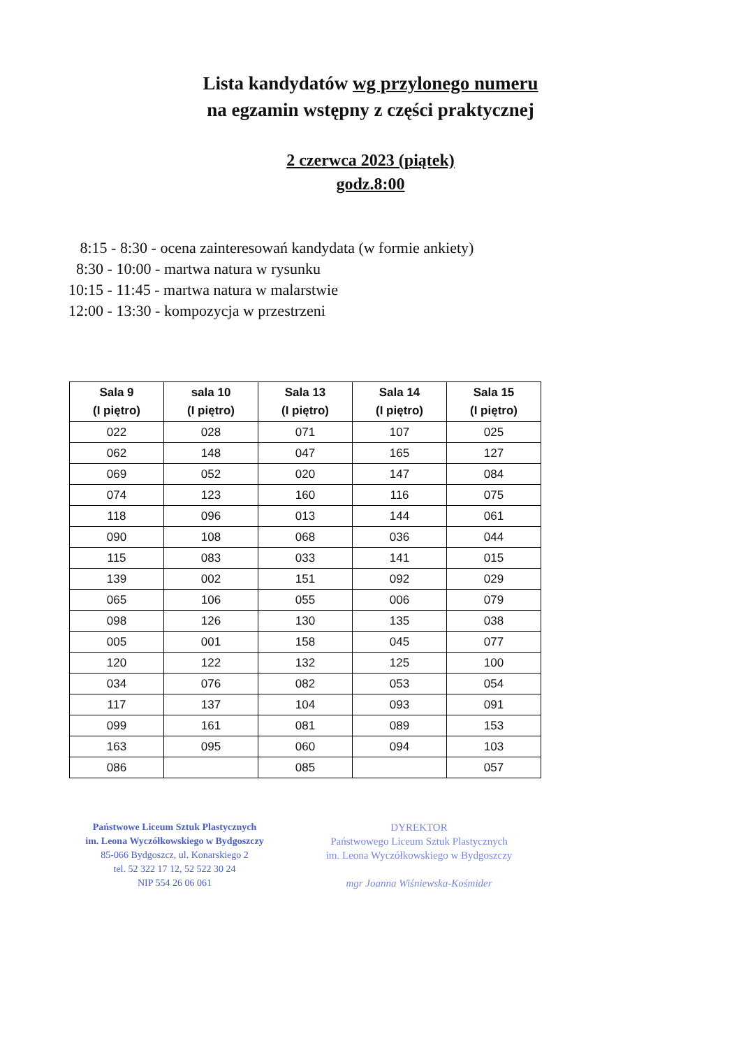Lista kandydatów wg przylonego numeru
na egzamin wstępny z części praktycznej
2 czerwca 2023 (piątek)
godz.8:00
8:15 - 8:30 - ocena zainteresowań kandydata (w formie ankiety)
8:30 - 10:00 - martwa natura w rysunku
10:15 - 11:45 - martwa natura w malarstwie
12:00 - 13:30 - kompozycja w przestrzeni
| Sala 9 (I piętro) | sala 10 (I piętro) | Sala 13 (I piętro) | Sala 14 (I piętro) | Sala 15 (I piętro) |
| --- | --- | --- | --- | --- |
| 022 | 028 | 071 | 107 | 025 |
| 062 | 148 | 047 | 165 | 127 |
| 069 | 052 | 020 | 147 | 084 |
| 074 | 123 | 160 | 116 | 075 |
| 118 | 096 | 013 | 144 | 061 |
| 090 | 108 | 068 | 036 | 044 |
| 115 | 083 | 033 | 141 | 015 |
| 139 | 002 | 151 | 092 | 029 |
| 065 | 106 | 055 | 006 | 079 |
| 098 | 126 | 130 | 135 | 038 |
| 005 | 001 | 158 | 045 | 077 |
| 120 | 122 | 132 | 125 | 100 |
| 034 | 076 | 082 | 053 | 054 |
| 117 | 137 | 104 | 093 | 091 |
| 099 | 161 | 081 | 089 | 153 |
| 163 | 095 | 060 | 094 | 103 |
| 086 | | 085 | | 057 |
Państwowe Liceum Sztuk Plastycznych
im. Leona Wyczółkowskiego w Bydgoszczy
85-066 Bydgoszcz, ul. Konarskiego 2
tel. 52 322 17 12, 52 522 30 24
NIP 554 26 06 061
DYREKTOR
Państwowego Liceum Sztuk Plastycznych
im. Leona Wyczółkowskiego w Bydgoszczy
mgr Joanna Wiśniewska-Kośmider